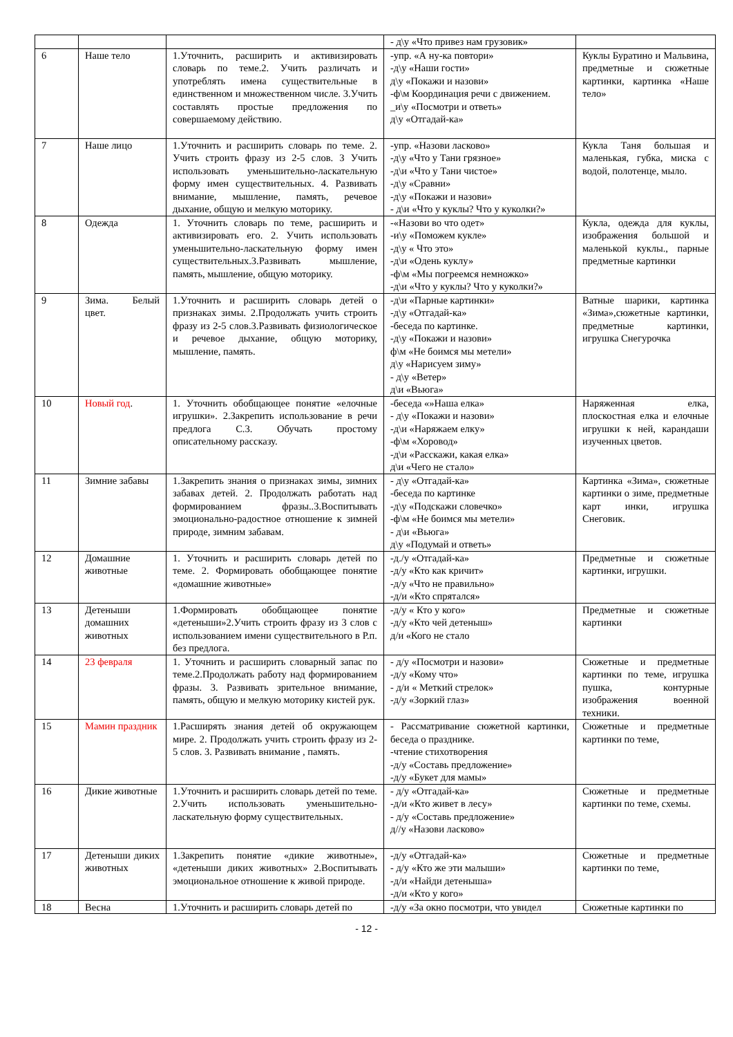| | | | - д\у «Что привез нам грузовик» | |
| 6 | Наше тело | 1.Уточнить, расширить и активизировать словарь по теме.2. Учить различать и употреблять имена существительные в единственном и множественном числе. 3.Учить составлять простые предложения по совершаемому действию. | -упр. «А ну-ка повтори» -д\у «Наши гости» д\у «Покажи и назови» -ф\м Координация речи с движением. _и\у «Посмотри и ответь» д\у «Отгадай-ка» | Куклы Буратино и Мальвина, предметные и сюжетные картинки, картинка «Наше тело» |
| 7 | Наше лицо | 1.Уточнить и расширить словарь по теме. 2. Учить строить фразу из 2-5 слов. 3 Учить использовать уменьшительно-ласкательную форму имен существительных. 4. Развивать внимание, мышление, память, речевое дыхание, общую и мелкую моторику. | -упр. «Назови ласково» -д\у «Что у Тани грязное» -д\и «Что у Тани чистое» -д\у «Сравни» -д\у «Покажи и назови» - д\и «Что у куклы? Что у куколки?» | Кукла Таня большая и маленькая, губка, миска с водой, полотенце, мыло. |
| 8 | Одежда | 1. Уточнить словарь по теме, расширить и активизировать его. 2. Учить использовать уменьшительно-ласкательную форму имен существительных.3.Развивать мышление, память, мышление, общую моторику. | -«Назови во что одет» -и\у «Поможем кукле» -д\у « Что это» -д\и «Одень куклу» -ф\м «Мы погреемся немножко» -д\и «Что у куклы? Что у куколки?» | Кукла, одежда для куклы, изображения большой и маленькой куклы., парные предметные картинки |
| 9 | Зима. Белый цвет. | 1.Уточнить и расширить словарь детей о признаках зимы. 2.Продолжать учить строить фразу из 2-5 слов.3.Развивать физиологическое и речевое дыхание, общую моторику, мышление, память. | -д\и «Парные картинки» -д\у «Отгадай-ка» -беседа по картинке. -д\у «Покажи и назови» ф\м «Не боимся мы метели» д\у «Нарисуем зиму» - д\у «Ветер» д\и «Вьюга» | Ватные шарики, картинка «Зима»,сюжетные картинки, предметные картинки, игрушка Снегурочка |
| 10 | Новый год . | 1. Уточнить обобщающее понятие «елочные игрушки». 2.Закрепить использование в речи предлога С.3. Обучать простому описательному рассказу. | -беседа «»Наша елка» - д\у «Покажи и назови» -д\и «Наряжаем елку» -ф\м «Хоровод» -д\и «Расскажи, какая елка» д\и «Чего не стало» | Наряженная елка, плоскостная елка и елочные игрушки к ней, карандаши изученных цветов. |
| 11 | Зимние забавы | 1.Закрепить знания о признаках зимы, зимних забавах детей. 2. Продолжать работать над формированием фразы..3.Воспитывать эмоционально-радостное отношение к зимней природе, зимним забавам. | - д\у «Отгадай-ка» -беседа по картинке -д\у «Подскажи словечко» -ф\м «Не боимся мы метели» - д\и «Вьюга» д\у «Подумай и ответь» | Картинка «Зима», сюжетные картинки о зиме, предметные карт инки, игрушка Снеговик. |
| 12 | Домашние животные | 1. Уточнить и расширить словарь детей по теме. 2. Формировать обобщающее понятие «домашние животные» | -д./у «Отгадай-ка» -д/у «Кто как кричит» -д/у «Что не правильно» -д/и «Кто спрятался» | Предметные и сюжетные картинки, игрушки. |
| 13 | Детеныши домашних животных | 1.Формировать обобщающее понятие «детеныши»2.Учить строить фразу из 3 слов с использованием имени существительного в Р.п. без предлога. | -д/у « Кто у кого» -д/у «Кто чей детеныш» д/и «Кого не стало | Предметные и сюжетные картинки |
| 14 | 23 февраля | 1. Уточнить и расширить словарный запас по теме.2.Продолжать работу над формированием фразы. 3. Развивать зрительное внимание, память, общую и мелкую моторику кистей рук. | - д/у «Посмотри и назови» -д/у «Кому что» - д/и « Меткий стрелок» -д/у «Зоркий глаз» | Сюжетные и предметные картинки по теме, игрушка пушка, контурные изображения военной техники. |
| 15 | Мамин праздник | 1.Расширять знания детей об окружающем мире. 2. Продолжать учить строить фразу из 2-5 слов. 3. Развивать внимание , память. | - Рассматривание сюжетной картинки, беседа о празднике. -чтение стихотворения -д/у «Составь предложение» -д/у «Букет для мамы» | Сюжетные и предметные картинки по теме, |
| 16 | Дикие животные | 1.Уточнить и расширить словарь детей по теме. 2.Учить использовать уменьшительно-ласкательную форму существительных. | - д/у «Отгадай-ка» -д/и «Кто живет в лесу» - д/у «Составь предложение» д//у «Назови ласково» | Сюжетные и предметные картинки по теме, схемы. |
| 17 | Детеныши диких животных | 1.Закрепить понятие «дикие животные», «детеныши диких животных» 2.Воспитывать эмоциональное отношение к живой природе. | -д/у «Отгадай-ка» - д/у «Кто же эти малыши» -д/и «Найди детеныша» -д/и «Кто у кого» | Сюжетные и предметные картинки по теме, |
| 18 | Весна | 1.Уточнить и расширить словарь детей по | -д/у «За окно посмотри, что увидел | Сюжетные картинки по |
- 12 -